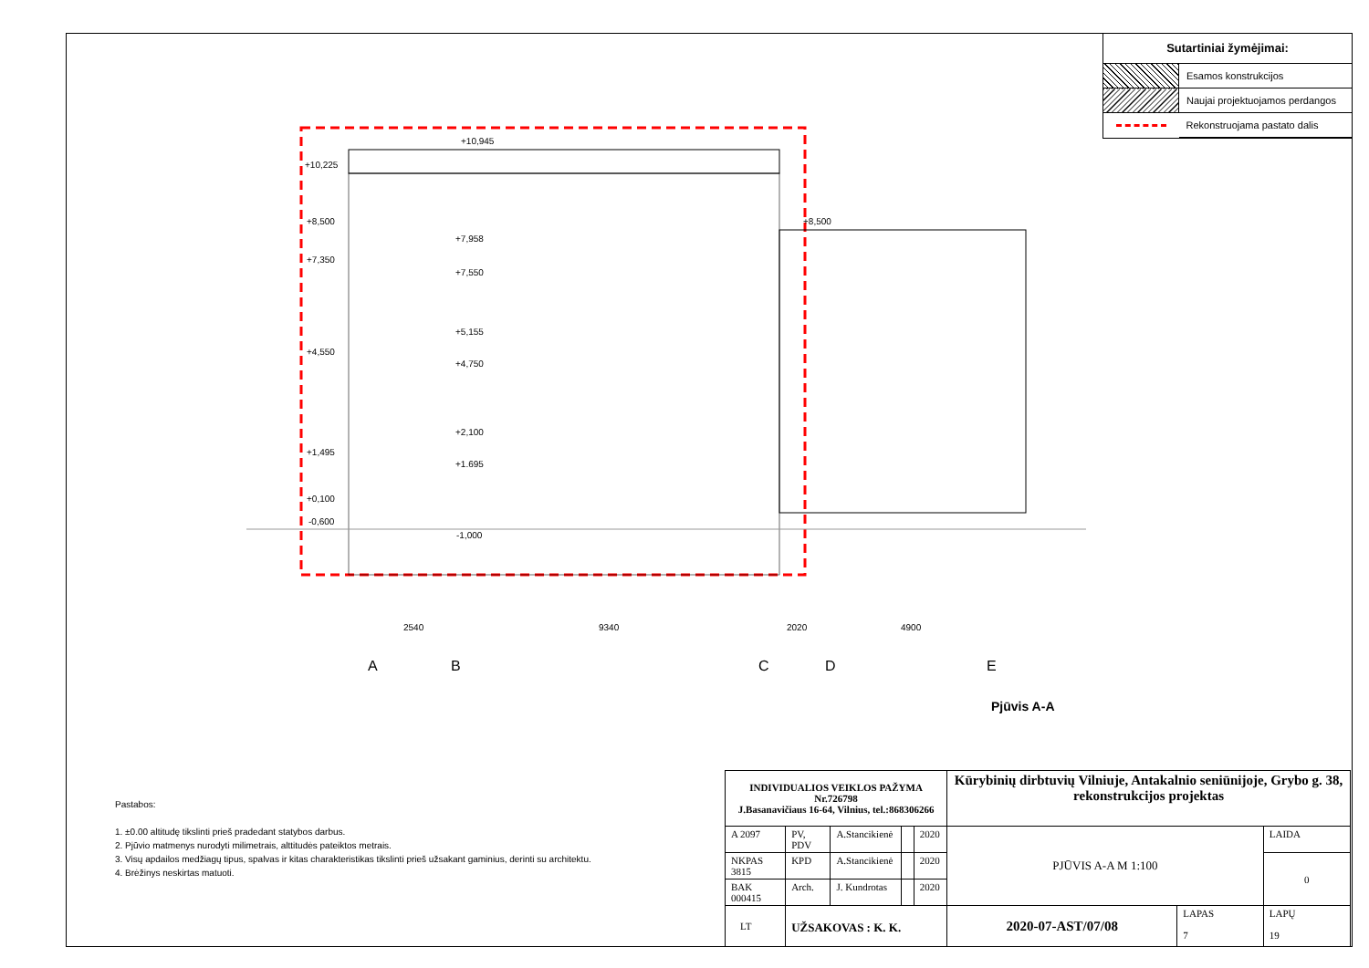Sutartiniai žymėjimai:
| | Esamos konstrukcijos |
| | Naujai projektuojamos perdangos |
| | Rekonstruojama pastato dalis |
+10,945
+10,225
+8,500
+7,350
+7,958
+7,550
+5,155
+4,550
+4,750
+2,100
+1,495
+1.695
+0,100
-0,600
-1,000
+8,500
2540
9340
2020
4900
A
B
C
D
E
Pjūvis A-A
Pastabos:
1. ±0.00 altitudę tikslinti prieš pradedant statybos darbus.
2. Pjūvio matmenys nurodyti milimetrais, alttitudės pateiktos metrais.
3. Visų apdailos medžiagų tipus, spalvas ir kitas charakteristikas tikslinti prieš užsakant gaminius, derinti su architektu.
4. Brėžinys neskirtas matuoti.
| INDIVIDUALIOS VEIKLOS PAŽYMA Nr.726798 J.Basanavičiaus 16-64, Vilnius, tel.:868306266 | | | | | Kūrybinių dirbtuvių Vilniuje, Antakalnio seniūnijoje, Grybo g. 38, rekonstrukcijos projektas | | |
| A 2097 | PV, PDV | A.Stancikienė | | 2020 | PJŪVIS A-A M 1:100 | | LAIDA |
| NKPAS 3815 | KPD | A.Stancikienė | | 2020 | | | 0 |
| BAK 000415 | Arch. | J. Kundrotas | | 2020 | | | |
| LT | UŽSAKOVAS : K. K. | | | | 2020-07-AST/07/08 | LAPAS 7 | LAPŲ 19 |